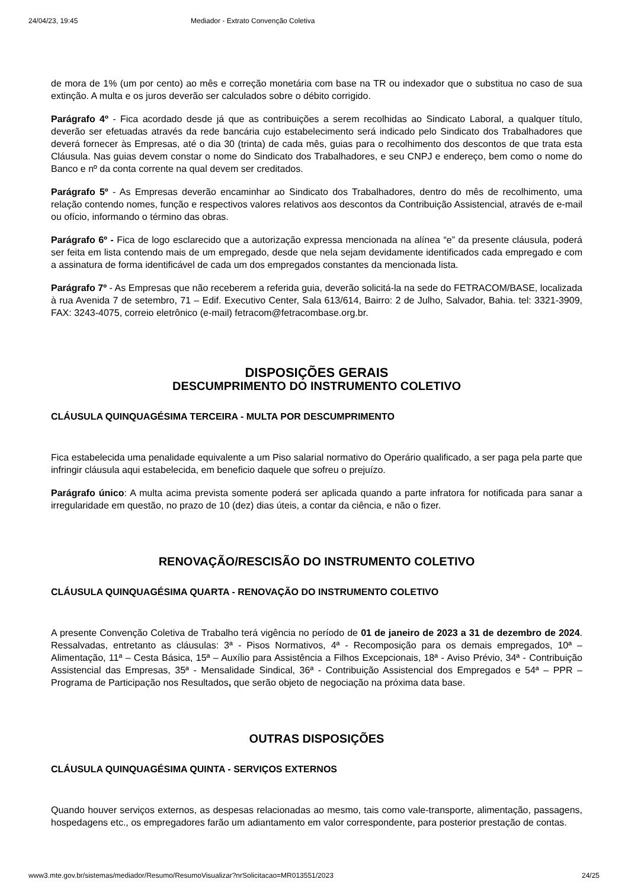24/04/23, 19:45 Mediador - Extrato Convenção Coletiva
de mora de 1% (um por cento) ao mês e correção monetária com base na TR ou indexador que o substitua no caso de sua extinção. A multa e os juros deverão ser calculados sobre o débito corrigido.
Parágrafo 4º - Fica acordado desde já que as contribuições a serem recolhidas ao Sindicato Laboral, a qualquer título, deverão ser efetuadas através da rede bancária cujo estabelecimento será indicado pelo Sindicato dos Trabalhadores que deverá fornecer às Empresas, até o dia 30 (trinta) de cada mês, guias para o recolhimento dos descontos de que trata esta Cláusula. Nas guias devem constar o nome do Sindicato dos Trabalhadores, e seu CNPJ e endereço, bem como o nome do Banco e nº da conta corrente na qual devem ser creditados.
Parágrafo 5º - As Empresas deverão encaminhar ao Sindicato dos Trabalhadores, dentro do mês de recolhimento, uma relação contendo nomes, função e respectivos valores relativos aos descontos da Contribuição Assistencial, através de e-mail ou ofício, informando o término das obras.
Parágrafo 6º - Fica de logo esclarecido que a autorização expressa mencionada na alínea “e” da presente cláusula, poderá ser feita em lista contendo mais de um empregado, desde que nela sejam devidamente identificados cada empregado e com a assinatura de forma identificável de cada um dos empregados constantes da mencionada lista.
Parágrafo 7º - As Empresas que não receberem a referida guia, deverão solicitá-la na sede do FETRACOM/BASE, localizada à rua Avenida 7 de setembro, 71 – Edif. Executivo Center, Sala 613/614, Bairro: 2 de Julho, Salvador, Bahia. tel: 3321-3909, FAX: 3243-4075, correio eletrônico (e-mail) fetracom@fetracombase.org.br.
DISPOSIÇÕES GERAIS
DESCUMPRIMENTO DO INSTRUMENTO COLETIVO
CLÁUSULA QUINQUAGÉSIMA TERCEIRA - MULTA POR DESCUMPRIMENTO
Fica estabelecida uma penalidade equivalente a um Piso salarial normativo do Operário qualificado, a ser paga pela parte que infringir cláusula aqui estabelecida, em beneficio daquele que sofreu o prejuízo.
Parágrafo único: A multa acima prevista somente poderá ser aplicada quando a parte infratora for notificada para sanar a irregularidade em questão, no prazo de 10 (dez) dias úteis, a contar da ciência, e não o fizer.
RENOVAÇÃO/RESCISÃO DO INSTRUMENTO COLETIVO
CLÁUSULA QUINQUAGÉSIMA QUARTA - RENOVAÇÃO DO INSTRUMENTO COLETIVO
A presente Convenção Coletiva de Trabalho terá vigência no período de 01 de janeiro de 2023 a 31 de dezembro de 2024. Ressalvadas, entretanto as cláusulas: 3ª - Pisos Normativos, 4ª - Recomposição para os demais empregados, 10ª – Alimentação, 11ª – Cesta Básica, 15ª – Auxílio para Assistência a Filhos Excepcionais, 18ª - Aviso Prévio, 34ª - Contribuição Assistencial das Empresas, 35ª - Mensalidade Sindical, 36ª - Contribuição Assistencial dos Empregados e 54ª – PPR – Programa de Participação nos Resultados, que serão objeto de negociação na próxima data base.
OUTRAS DISPOSIÇÕES
CLÁUSULA QUINQUAGÉSIMA QUINTA - SERVIÇOS EXTERNOS
Quando houver serviços externos, as despesas relacionadas ao mesmo, tais como vale-transporte, alimentação, passagens, hospedagens etc., os empregadores farão um adiantamento em valor correspondente, para posterior prestação de contas.
www3.mte.gov.br/sistemas/mediador/Resumo/ResumoVisualizar?nrSolicitacao=MR013551/2023 24/25